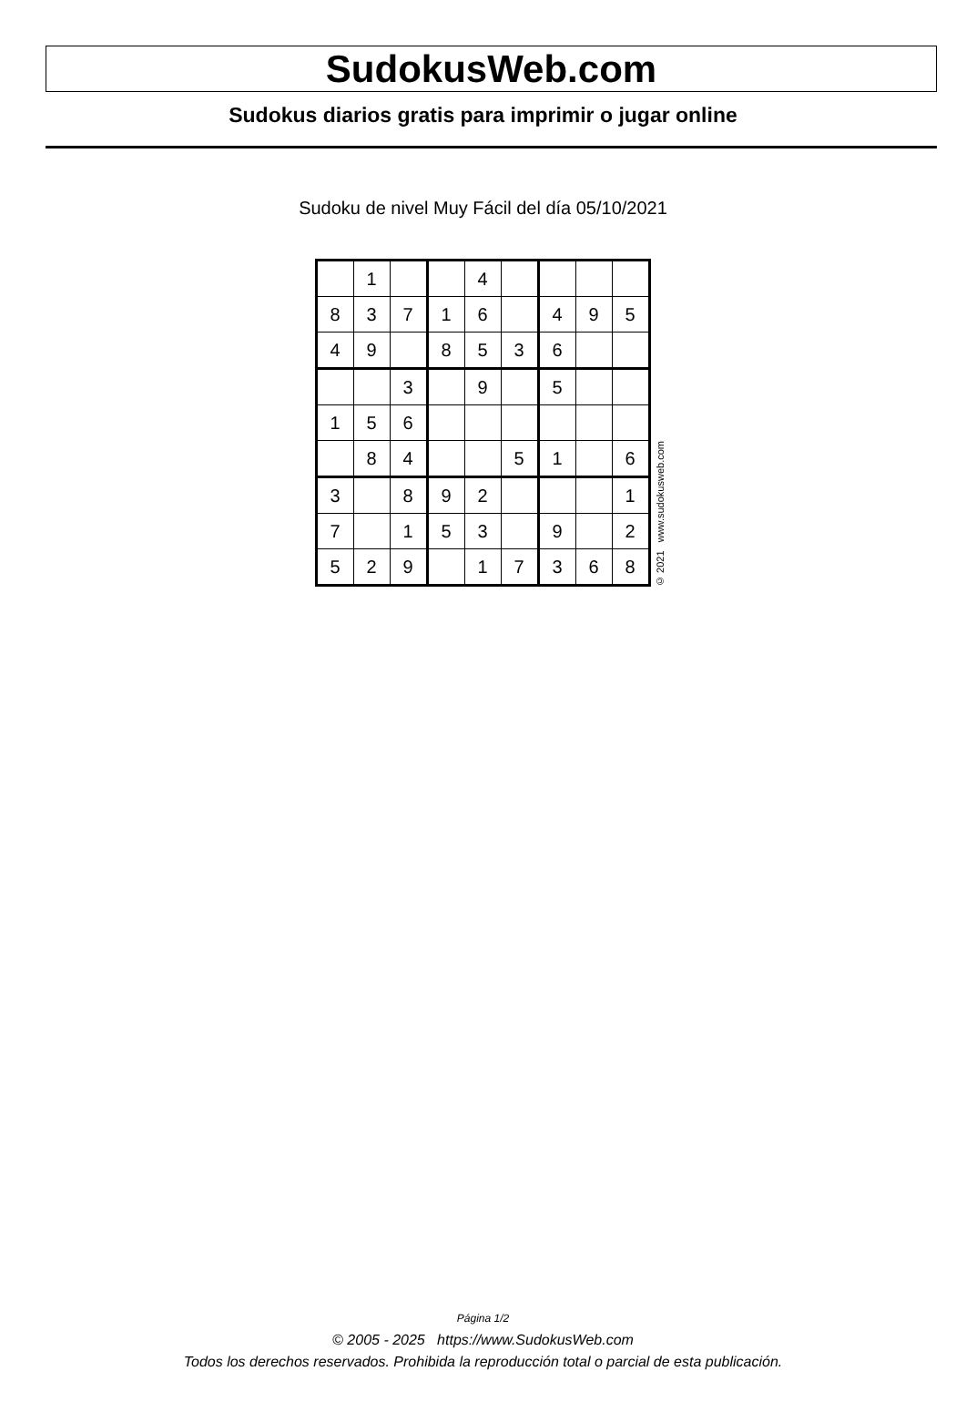SudokusWeb.com
Sudokus diarios gratis para imprimir o jugar online
Sudoku de nivel Muy Fácil del día 05/10/2021
| | 1 | | | 4 | | | | |
| 8 | 3 | 7 | 1 | 6 | | 4 | 9 | 5 |
| 4 | 9 | | 8 | 5 | 3 | 6 | | |
| | | 3 | | 9 | | 5 | | |
| 1 | 5 | 6 | | | | | | |
| | 8 | 4 | | | 5 | 1 | | 6 |
| 3 | | 8 | 9 | 2 | | | | 1 |
| 7 | | 1 | 5 | 3 | | 9 | | 2 |
| 5 | 2 | 9 | | 1 | 7 | 3 | 6 | 8 |
© 2021 www.sudokusweb.com
Página 1/2
© 2005 - 2025 https://www.SudokusWeb.com
Todos los derechos reservados. Prohibida la reproducción total o parcial de esta publicación.